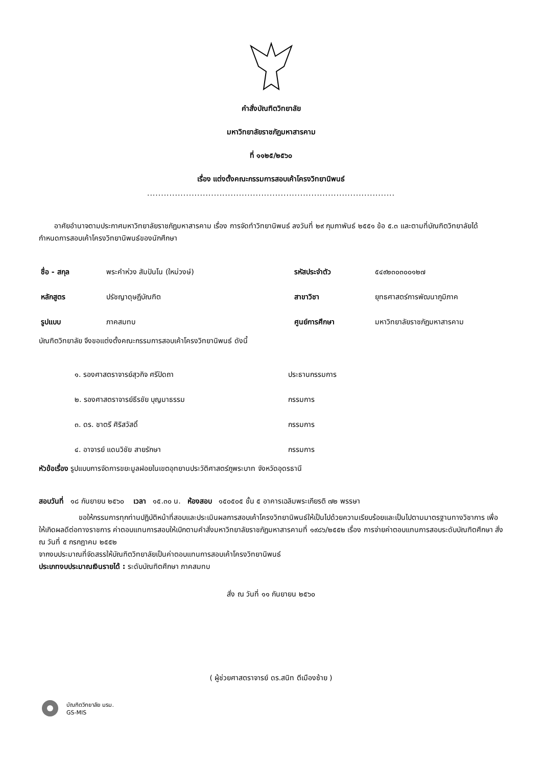คำสั่งบัณฑิตวิทยาลัย
มหาวิทยาลัยราชภัฏมหาสารคาม
ที่ ๑๑๒๕/๒๕๖๐
เรื่อง แต่งตั้งคณะกรรมการสอบเค้าโครงวิทยานิพนธ์
.........................................................................................
อาศัยอำนาจตามประกาศมหาวิทยาลัยราชภัฏมหาสารคาม เรื่อง การจัดทำวิทยานิพนธ์ ลงวันที่ ๒๙ กุมภาพันธ์ ๒๕๕๑ ข้อ ๕.๓ และตามที่บัณฑิตวิทยาลัยได้กำหนดการสอบเค้าโครงวิทยานิพนธ์ของนักศึกษา
| ชื่อ - สกุล | พระคำห่วง สัมปันโน (ใหม่วงษ์) | รหัสประจำตัว | ๕๔๙๒๓๐๓๐๐๑๒๗ |
| หลักสูตร | ปรัชญาดุษฎีบัณฑิต | สาขาวิชา | ยุทธศาสตร์การพัฒนาภูมิภาค |
| รูปแบบ | ภาคสมทบ | ศูนย์การศึกษา | มหาวิทยาลัยราชภัฏมหาสารคาม |
บัณฑิตวิทยาลัย จึงขอแต่งตั้งคณะกรรมการสอบเค้าโครงวิทยานิพนธ์ ดังนี้
| ๑. รองศาสตราจารย์สุวกิจ ศรีปัดถา | ประธานกรรมการ |
| ๒. รองศาสตราจารย์ธีรชัย บุญมาธรรม | กรรมการ |
| ๓. ดร. ชาตรี ศิริสวัสดิ์ | กรรมการ |
| ๔. อาจารย์ แดนวิชัย สายรักษา | กรรมการ |
หัวข้อเรื่อง รูปแบบการจัดการขยะมูลฝอยในเขตอุทยานประวัติศาสตร์ภูพระบาท จังหวัดอุดรธานี
สอบวันที่ ๑๘ กันยายน ๒๕๖๐ เวลา ๑๕.๓๐ น. ห้องสอบ ๑๕๐๕๐๕ ชั้น ๕ อาคารเฉลิมพระเกียรติ ๗๒ พรรษา
ขอให้กรรมการทุกท่านปฏิบัติหน้าที่สอบและประเมินผลการสอบเค้าโครงวิทยานิพนธ์ให้เป็นไปด้วยความเรียบร้อยและเป็นไปตามมาตรฐานทางวิชาการ เพื่อให้เกิดผลดีต่อทางราชการ ค่าตอบแทนการสอบให้เบิกตามคำสั่งมหาวิทยาลัยราชภัฏมหาสารคามที่ ๑๙๘๖/๒๕๕๒ เรื่อง การจ่ายค่าตอบแทนการสอบระดับบัณฑิตศึกษา สั่ง ณ วันที่ ๕ กรกฎาคม ๒๕๕๒
จากงบประมาณที่จัดสรรให้บัณฑิตวิทยาลัยเป็นค่าตอบแทนการสอบเค้าโครงวิทยานิพนธ์
ประเภทงบประมาณเงินรายได้ : ระดับบัณฑิตศึกษา ภาคสมทบ
สั่ง ณ วันที่ ๑๑ กันยายน ๒๕๖๐
( ผู้ช่วยศาสตราจารย์ ดร.สนิท ตีเมืองซ้าย )
บัณฑิตวิทยาลัย มรม.
GS-MIS